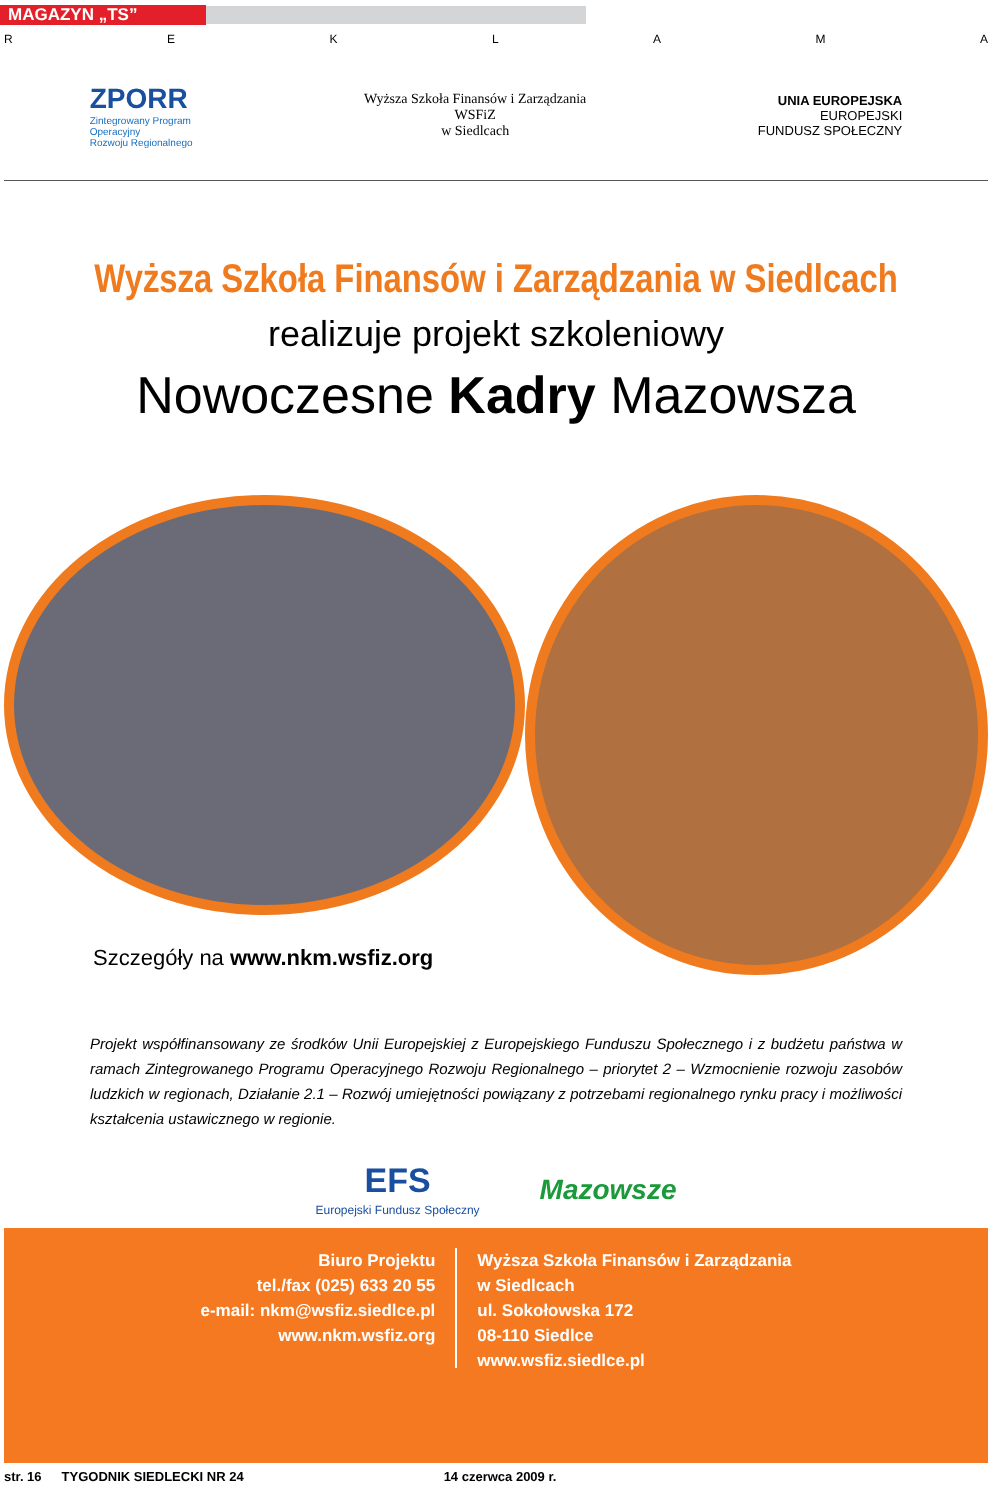MAGAZYN „TS”
REKLAMA
ZPORR
Zintegrowany Program
Operacyjny
Rozwoju Regionalnego
Wyższa Szkoła Finansów i Zarządzania
WSFiZ
w Siedlcach
UNIA EUROPEJSKA
EUROPEJSKI
FUNDUSZ SPOŁECZNY
Wyższa Szkoła Finansów i Zarządzania w Siedlcach
realizuje projekt szkoleniowy
Nowoczesne Kadry Mazowsza
Szczegóły na www.nkm.wsfiz.org
Projekt współfinansowany ze środków Unii Europejskiej z Europejskiego Funduszu Społecznego i z budżetu państwa w ramach Zintegrowanego Programu Operacyjnego Rozwoju Regionalnego – priorytet 2 – Wzmocnienie rozwoju zasobów ludzkich w regionach, Działanie 2.1 – Rozwój umiejętności powiązany z potrzebami regionalnego rynku pracy i możliwości kształcenia ustawicznego w regionie.
EFS
Europejski Fundusz Społeczny
Mazowsze
Biuro Projektu
tel./fax (025) 633 20 55
e-mail: nkm@wsfiz.siedlce.pl
www.nkm.wsfiz.org
Wyższa Szkoła Finansów i Zarządzania
w Siedlcach
ul. Sokołowska 172
08-110 Siedlce
www.wsfiz.siedlce.pl
str. 16 TYGODNIK SIEDLECKI NR 24 14 czerwca 2009 r.